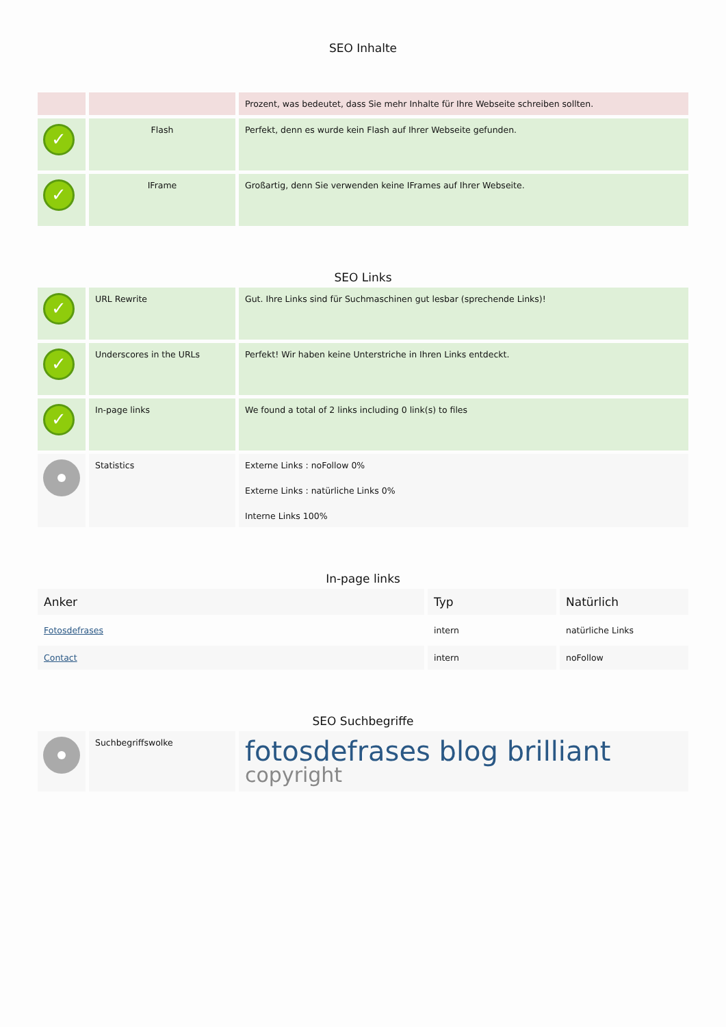SEO Inhalte
| | | Prozent, was bedeutet, dass Sie mehr Inhalte für Ihre Webseite schreiben sollten. |
| ✓ | Flash | Perfekt, denn es wurde kein Flash auf Ihrer Webseite gefunden. |
| ✓ | IFrame | Großartig, denn Sie verwenden keine IFrames auf Ihrer Webseite. |
SEO Links
| ✓ | URL Rewrite | Gut. Ihre Links sind für Suchmaschinen gut lesbar (sprechende Links)! |
| ✓ | Underscores in the URLs | Perfekt! Wir haben keine Unterstriche in Ihren Links entdeckt. |
| ✓ | In-page links | We found a total of 2 links including 0 link(s) to files |
| | Statistics | Externe Links : noFollow 0% Externe Links : natürliche Links 0% Interne Links 100% |
In-page links
| Anker | Typ | Natürlich |
| --- | --- | --- |
| Fotosdefrases | intern | natürliche Links |
| Contact | intern | noFollow |
SEO Suchbegriffe
| | Suchbegriffswolke | fotosdefrases blog brilliant copyright |